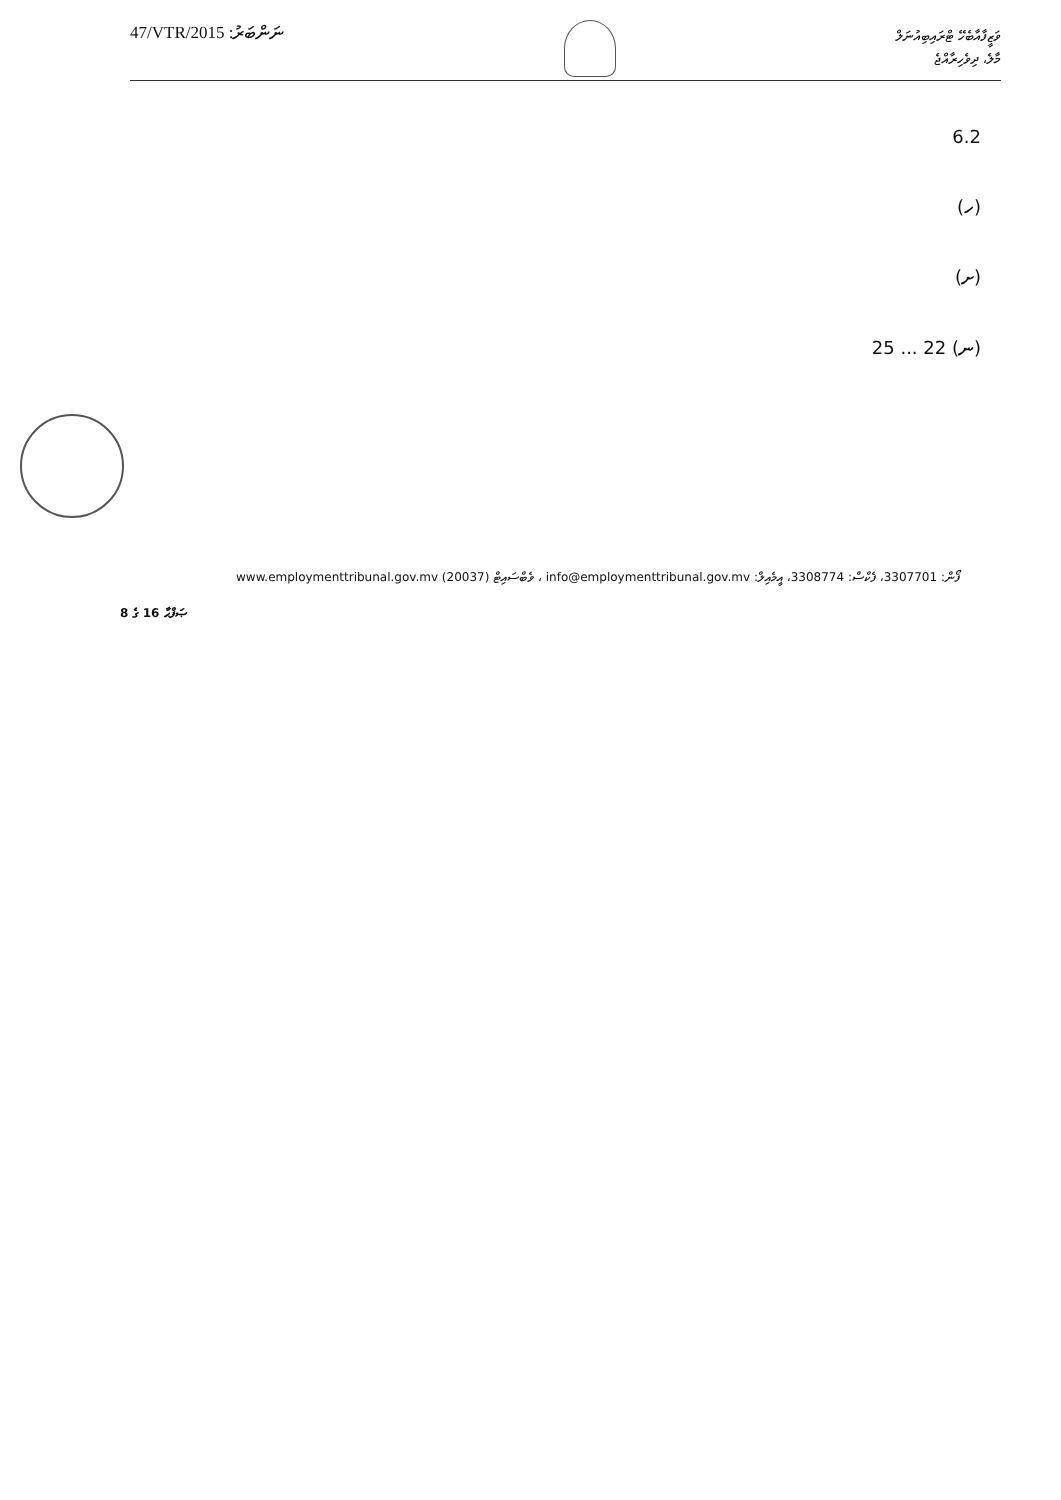47/VTR/2015 :ނަންބަރު
ވަޒީފާއާބެހޭ ޓްރައިބިއުނަލް
މާލެ، ދިވެހިރާއްޖެ
6.2
(ހ)
(ށ)
(ނ) 22 ... 25
ފޯން: 3307701، ފެކްސް: 3308774، އީމެއިލް: info@employmenttribunal.gov.mv ، ވެބްސައިޓް www.employmenttribunal.gov.mv (20037)
ޞަފްޙާ 16 ގެ 8